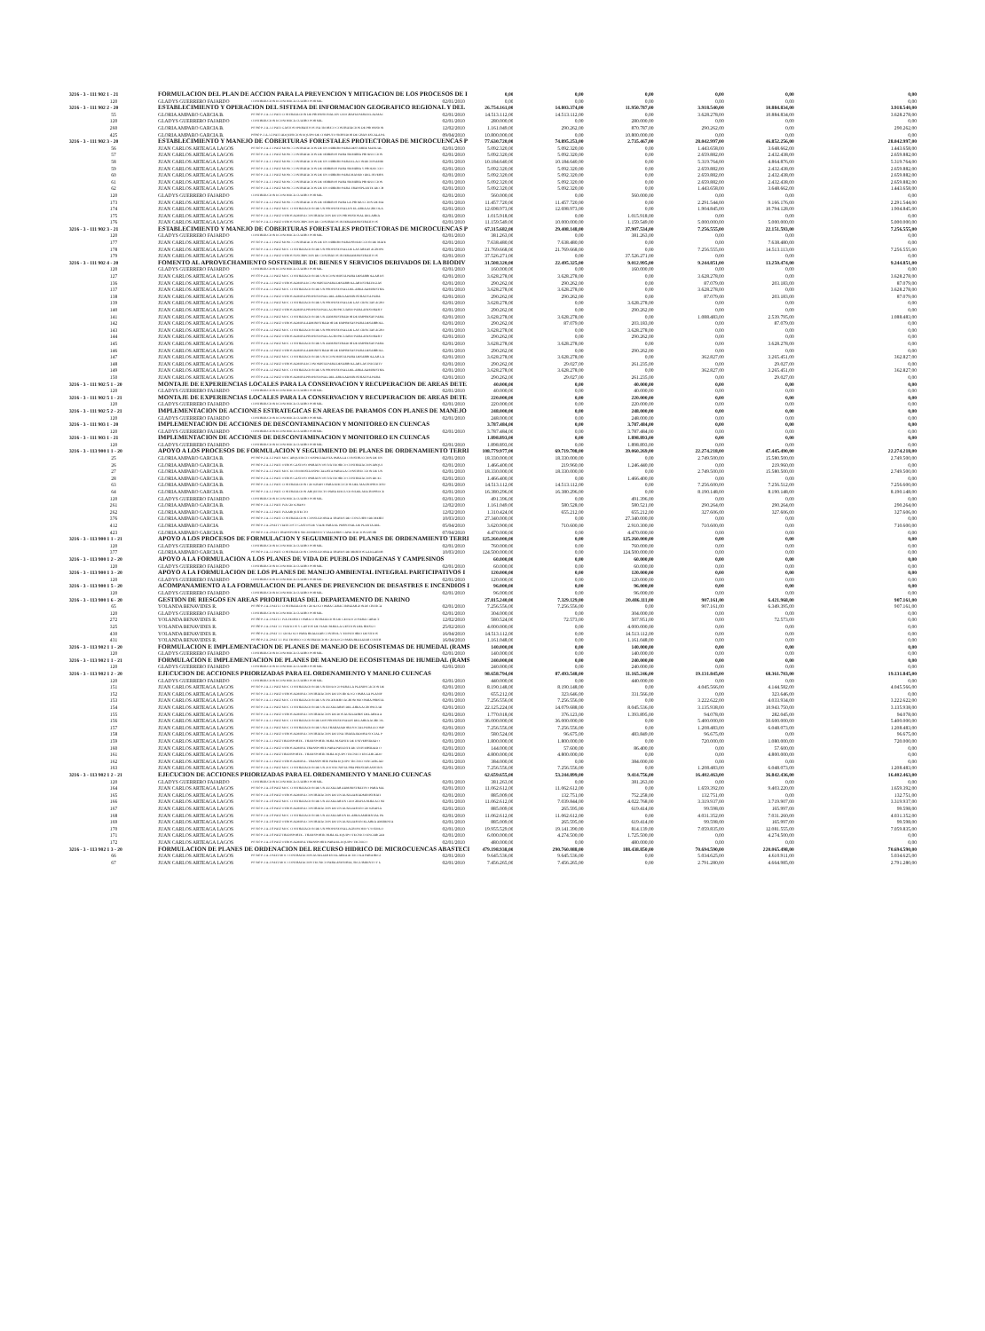| 3216 - 3 - 111 902 1 - 21 | FORMULACION DEL PLAN DE ACCION PARA LA PREVENCION Y MITIGACION DE LOS PROCESOS DE I | | | 0,00 | 0,00 | 0,00 | 0,00 | 0,00 | 0,00 |
| 120 | GLADYS GUERRERO FAJARDO | CONTRIBUCION ECONOMICA CUATRO POR MIL | 02/01/2010 | 0,00 | 0,00 | 0,00 | 0,00 | 0,00 | 0,00 |
| 3216 - 3 - 111 902 2 - 20 | ESTABLECIMIENTO Y OPERACION DEL SISTEMA DE INFORMACION GEOGRAFICO REGIONAL Y DEL | | | 26.754.161,00 | 14.803.374,00 | 11.950.787,00 | 3.918.540,00 | 10.884.834,00 | 3.918.540,00 |
| 55 | GLORIA AMPARO GARCIA B. | P0 060 P-1 A-3.1 PAT3 CONTRATACION DE PROFESIONAL EN GEOGRAFIA PARA EL ALMAC | 02/01/2010 | 14.513.112,00 | 14.513.112,00 | 0,00 | 3.628.278,00 | 10.884.834,00 | 3.628.278,00 |
| 120 | GLADYS GUERRERO FAJARDO | CONTRIBUCION ECONOMICA CUATRO POR MIL | 02/01/2010 | 280.000,00 | 0,00 | 280.000,00 | 0,00 | 0,00 | 0,00 |
| 260 | GLORIA AMPARO GARCIA B. | P0 060 P-1 A-3.1 PAT3 GASTOS OPERATIVOS IVA TEORICO CONTRATACION DE PROFESION | 12/02/2010 | 1.161.049,00 | 290.262,00 | 870.787,00 | 290.262,00 | 0,00 | 290.262,00 |
| 425 | GLORIA AMPARO GARCIA B. | P0060 P-1 A-3.2 PAT1 ADQUISICION EQUIPO DE COMPUTO SERVIDOR DE GRAN ESCALA PA | 09/04/2010 | 10.800.000,00 | 0,00 | 10.800.000,00 | 0,00 | 0,00 | 0,00 |
| 3216 - 3 - 111 902 3 - 20 | ESTABLECIMIENTO Y MANEJO DE COBERTURAS FORESTALES PROTECTORAS DE MICROCUENCAS P | | | 77.630.720,00 | 74.895.253,00 | 2.735.467,00 | 28.042.997,00 | 46.852.256,00 | 28.042.997,00 |
| 56 | JUAN CARLOS ARTEAGA LAGOS | P0 010 P-1 A-1.1 PAT2 MONC CONTRATACION DE UN OBRERO PARA DESYERBE MANUAL | 02/01/2010 | 5.092.320,00 | 5.092.320,00 | 0,00 | 1.443.658,00 | 3.648.662,00 | 1.443.658,00 |
| 57 | JUAN CARLOS ARTEAGA LAGOS | P0 010 P-1 A-1.1 PAT2 MONC CONTRATACION DE OBREROS PARA SIEMBRA PRODUCCION | 02/01/2010 | 5.092.320,00 | 5.092.320,00 | 0,00 | 2.659.882,00 | 2.432.438,00 | 2.659.882,00 |
| 58 | JUAN CARLOS ARTEAGA LAGOS | P0 010 P-1 A-1.1 PAT2 MONC CONTRATACION DE UN OBRERO PARA EL ACONDICIONAMIE | 02/01/2010 | 10.184.640,00 | 10.184.640,00 | 0,00 | 5.319.764,00 | 4.864.876,00 | 5.319.764,00 |
| 59 | JUAN CARLOS ARTEAGA LAGOS | P0 010 P-1 A-1.1 PAT2 MONC CONTRATACION DE OBREROS PARA SIEMBRA Y PRODUCCIO | 02/01/2010 | 5.092.320,00 | 5.092.320,00 | 0,00 | 2.659.882,00 | 2.432.438,00 | 2.659.882,00 |
| 60 | JUAN CARLOS ARTEAGA LAGOS | P0 010 P-1 A-1.1 PAT2 MONC CONTRATACION DE UN OBRERO PARA MANEJO DEL INVERN | 02/01/2010 | 5.092.320,00 | 5.092.320,00 | 0,00 | 2.659.882,00 | 2.432.438,00 | 2.659.882,00 |
| 61 | JUAN CARLOS ARTEAGA LAGOS | P0 010 P-1 A-1.1 PAT2 MONC CONTRATACION DE OBREROS PARA SIEMBRA PRODUCCION | 02/01/2010 | 5.092.320,00 | 5.092.320,00 | 0,00 | 2.659.882,00 | 2.432.438,00 | 2.659.882,00 |
| 62 | JUAN CARLOS ARTEAGA LAGOS | P0 010 P-1 A-1.1 PAT2 MONC CONTRATACION DE UN OBRERO PARA TRANSPLANTE DE CH | 02/01/2010 | 5.092.320,00 | 5.092.320,00 | 0,00 | 1.443.658,00 | 3.648.662,00 | 1.443.658,00 |
| 120 | GLADYS GUERRERO FAJARDO | CONTRIBUCION ECONOMICA CUATRO POR MIL | 02/01/2010 | 560.000,00 | 0,00 | 560.000,00 | 0,00 | 0,00 | 0,00 |
| 173 | JUAN CARLOS ARTEAGA LAGOS | P0 010 P-1 A-1.2 PAT2 MONC CONTRATACION DE OBREROS PARA LA PRODUCCION DE MA | 02/01/2010 | 11.457.720,00 | 11.457.720,00 | 0,00 | 2.291.544,00 | 9.166.176,00 | 2.291.544,00 |
| 174 | JUAN CARLOS ARTEAGA LAGOS | P0 010 P-1 A-1.3 PAT2 MOC CONTRATACION DE UN PROFESIONAL EN EL AREA AGRICOLA | 02/01/2010 | 12.698.973,00 | 12.698.973,00 | 0,00 | 1.904.845,00 | 10.794.128,00 | 1.904.845,00 |
| 175 | JUAN CARLOS ARTEAGA LAGOS | P0 010 P-1 A-1.3 PAT2 OTROS ADMIVA CONTRATACION DE UN PROFESIONAL DEL AREA | 02/01/2010 | 1.015.918,00 | 0,00 | 1.015.918,00 | 0,00 | 0,00 | 0,00 |
| 176 | JUAN CARLOS ARTEAGA LAGOS | P0 010 P-1 A-1.3 PAT2 OTROS SUSCRIPCION DE CONTRATOS INTERADMINISTRATIVOS | 02/01/2010 | 11.159.549,00 | 10.000.000,00 | 1.159.549,00 | 5.000.000,00 | 5.000.000,00 | 5.000.000,00 |
| 3216 - 3 - 111 902 3 - 21 | ESTABLECIMIENTO Y MANEJO DE COBERTURAS FORESTALES PROTECTORAS DE MICROCUENCAS P | | | 67.315.682,00 | 29.408.148,00 | 37.907.534,00 | 7.256.555,00 | 22.151.593,00 | 7.256.555,00 |
| 120 | GLADYS GUERRERO FAJARDO | CONTRIBUCION ECONOMICA CUATRO POR MIL | 02/01/2010 | 381.263,00 | 0,00 | 381.263,00 | 0,00 | 0,00 | 0,00 |
| 177 | JUAN CARLOS ARTEAGA LAGOS | P0 010 P-1 A-1.1 PAT2 MONC CONTRATACION DE UN OBRERO PARA PRODUCCION DE MATE | 02/01/2010 | 7.638.480,00 | 7.638.480,00 | 0,00 | 0,00 | 7.638.480,00 | 0,00 |
| 178 | JUAN CARLOS ARTEAGA LAGOS | P0 010 P-1 A-1.3 PAT2 MOC CONTRATACION DE UN PROFESIONAL DE LAS AREAS AGROPE | 02/01/2010 | 21.769.668,00 | 21.769.668,00 | 0,00 | 7.256.555,00 | 14.513.113,00 | 7.256.555,00 |
| 179 | JUAN CARLOS ARTEAGA LAGOS | P0 010 P-1 A-1.3 PAT2 OTROS SUSCRIPCION DE CONTRATOS INTERADMINISTRATIVOS | 02/01/2010 | 37.526.271,00 | 0,00 | 37.526.271,00 | 0,00 | 0,00 | 0,00 |
| 3216 - 3 - 111 902 4 - 20 | FOMENTO AL APROVECHAMIENTO SOSTENIBLE DE BIENES Y SERVICIOS DERIVADOS DE LA BIODIV | | | 31.508.320,00 | 22.495.325,00 | 9.012.995,00 | 9.244.851,00 | 13.250.474,00 | 9.244.851,00 |
| 120 | GLADYS GUERRERO FAJARDO | CONTRIBUCION ECONOMICA CUATRO POR MIL | 02/01/2010 | 160.000,00 | 0,00 | 160.000,00 | 0,00 | 0,00 | 0,00 |
| 127 | JUAN CARLOS ARTEAGA LAGOS | P0 070 P-4 A-3.1 PAT2 MOC CONTRATACION DE UN ECONOMISTA PARA DESARROLLAR ES | 02/01/2010 | 3.628.278,00 | 3.628.278,00 | 0,00 | 3.628.278,00 | 0,00 | 3.628.278,00 |
| 136 | JUAN CARLOS ARTEAGA LAGOS | P0 070 P-4 A-3.1 PAT2 OTROS ADMIVA ECONOMISTA PARA DESARROLLAR ESTRATEGIAS | 02/01/2010 | 290.262,00 | 290.262,00 | 0,00 | 87.079,00 | 203.183,00 | 87.079,00 |
| 137 | JUAN CARLOS ARTEAGA LAGOS | P0 070 P-4 A-3.1 PAT2 MOC CONTRATACION DE UN PROFESIONAL DEL AREA ADMINISTRA | 02/01/2010 | 3.628.278,00 | 3.628.278,00 | 0,00 | 3.628.278,00 | 0,00 | 3.628.278,00 |
| 138 | JUAN CARLOS ARTEAGA LAGOS | P0 070 P-4 A-3.1 PAT2 OTROS ADMIVA PROFESIONAL DEL AREA ADMINISTRATIVA PARA | 02/01/2010 | 290.262,00 | 290.262,00 | 0,00 | 87.079,00 | 203.183,00 | 87.079,00 |
| 139 | JUAN CARLOS ARTEAGA LAGOS | P0 070 P-4 A-3.1 PAT2 MOC CONTRATACION DE UN PROFESIONAL DE LAS CIENCIAS AGRO | 02/01/2010 | 3.628.278,00 | 0,00 | 3.628.278,00 | 0,00 | 0,00 | 0,00 |
| 140 | JUAN CARLOS ARTEAGA LAGOS | P0 070 P-4 A-3.1 PAT2 OTROS ADMIVA PROFESIONAL AGROPECUARIO PARA ASESORAR Y | 02/01/2010 | 290.262,00 | 0,00 | 290.262,00 | 0,00 | 0,00 | 0,00 |
| 141 | JUAN CARLOS ARTEAGA LAGOS | P0 070 P-4 A-3.1 PAT2 MOC CONTRATACION DE UN ADMINISTRADOR DE EMPRESAS PARA | 02/01/2010 | 3.628.278,00 | 3.628.278,00 | 0,00 | 1.088.483,00 | 2.539.795,00 | 1.088.483,00 |
| 142 | JUAN CARLOS ARTEAGA LAGOS | P0 070 P-4 A-3.1 PAT2 OTROS ADMIVA ADMINISTRADOR DE EMPRESAS PARA DESARROLL | 02/01/2010 | 290.262,00 | 87.079,00 | 203.183,00 | 0,00 | 87.079,00 | 0,00 |
| 143 | JUAN CARLOS ARTEAGA LAGOS | P0 070 P-4 A-3.2 PAT2 MOC CONTRATACION DE UN PROFESIONAL DE LAS CIENCIAS AGRO | 02/01/2010 | 3.628.278,00 | 0,00 | 3.628.278,00 | 0,00 | 0,00 | 0,00 |
| 144 | JUAN CARLOS ARTEAGA LAGOS | P0 070 P-4 A-3.2 PAT2 OTROS ADMIVA PROFESIONAL AGROPECUARIO PARA ASESORAR Y | 02/01/2010 | 290.262,00 | 0,00 | 290.262,00 | 0,00 | 0,00 | 0,00 |
| 145 | JUAN CARLOS ARTEAGA LAGOS | P0 070 P-4 A-3.2 PAT2 MOC CONTRATACION DE UN ADMINISTRADOR DE EMPRESAS PARA | 02/01/2010 | 3.628.278,00 | 3.628.278,00 | 0,00 | 0,00 | 3.628.278,00 | 0,00 |
| 146 | JUAN CARLOS ARTEAGA LAGOS | P0 070 P-4 A-3.2 PAT2 OTROS ADMIVA ADMINISTRADOR DE EMPRESAS PARA DESARROLL | 02/01/2010 | 290.262,00 | 0,00 | 290.262,00 | 0,00 | 0,00 | 0,00 |
| 147 | JUAN CARLOS ARTEAGA LAGOS | P0 070 P-4 A-3.2 PAT2 MOC CONTRATACION DE UN ECONOMISTA PARA DESARROLLAR LA | 02/01/2010 | 3.628.278,00 | 3.628.278,00 | 0,00 | 362.827,00 | 3.265.451,00 | 362.827,00 |
| 148 | JUAN CARLOS ARTEAGA LAGOS | P0 070 P-4 A-3.2 PAT2 OTROS ADMIVA ECONOMISTA PARA DESARROLLAR LAS INICIATIV | 02/01/2010 | 290.262,00 | 29.027,00 | 261.235,00 | 0,00 | 29.027,00 | 0,00 |
| 149 | JUAN CARLOS ARTEAGA LAGOS | P0 070 P-4 A-3.2 PAT2 MOC CONTRATACION DE UN PROFESIONAL DEL AREA ADMINISTRA | 02/01/2010 | 3.628.278,00 | 3.628.278,00 | 0,00 | 362.827,00 | 3.265.451,00 | 362.827,00 |
| 150 | JUAN CARLOS ARTEAGA LAGOS | P0 070 P-4 A-3.2 PAT2 OTROS ADMIVA PROFESIONAL DEL AREA ADMINISTRATIVA PARA | 02/01/2010 | 290.262,00 | 29.027,00 | 261.235,00 | 0,00 | 29.027,00 | 0,00 |
| 3216 - 3 - 111 902 5 1 - 20 | MONTAJE DE EXPERIENCIAS LOCALES PARA LA CONSERVACION Y RECUPERACION DE AREAS DETE | | | 40.000,00 | 0,00 | 40.000,00 | 0,00 | 0,00 | 0,00 |
| 120 | GLADYS GUERRERO FAJARDO | CONTRIBUCION ECONOMICA CUATRO POR MIL | 02/01/2010 | 40.000,00 | 0,00 | 40.000,00 | 0,00 | 0,00 | 0,00 |
| 3216 - 3 - 111 902 5 1 - 21 | MONTAJE DE EXPERIENCIAS LOCALES PARA LA CONSERVACION Y RECUPERACION DE AREAS DETE | | | 220.000,00 | 0,00 | 220.000,00 | 0,00 | 0,00 | 0,00 |
| 120 | GLADYS GUERRERO FAJARDO | CONTRIBUCION ECONOMICA CUATRO POR MIL | 02/01/2010 | 220.000,00 | 0,00 | 220.000,00 | 0,00 | 0,00 | 0,00 |
| 3216 - 3 - 111 902 5 2 - 21 | IMPLEMENTACION DE ACCIONES ESTRATEGICAS EN AREAS DE PARAMOS CON PLANES DE MANEJO | | | 248.000,00 | 0,00 | 248.000,00 | 0,00 | 0,00 | 0,00 |
| 120 | GLADYS GUERRERO FAJARDO | CONTRIBUCION ECONOMICA CUATRO POR MIL | 02/01/2010 | 248.000,00 | 0,00 | 248.000,00 | 0,00 | 0,00 | 0,00 |
| 3216 - 3 - 111 903 1 - 20 | IMPLEMENTACION DE ACCIONES DE DESCONTAMINACION Y MONITOREO EN CUENCAS | | | 3.787.484,00 | 0,00 | 3.787.484,00 | 0,00 | 0,00 | 0,00 |
| 120 | GLADYS GUERRERO FAJARDO | CONTRIBUCION ECONOMICA CUATRO POR MIL | 02/01/2010 | 3.787.484,00 | 0,00 | 3.787.484,00 | 0,00 | 0,00 | 0,00 |
| 3216 - 3 - 111 903 1 - 21 | IMPLEMENTACION DE ACCIONES DE DESCONTAMINACION Y MONITOREO EN CUENCAS | | | 1.898.893,00 | 0,00 | 1.898.893,00 | 0,00 | 0,00 | 0,00 |
| 120 | GLADYS GUERRERO FAJARDO | CONTRIBUCION ECONOMICA CUATRO POR MIL | 02/01/2010 | 1.898.893,00 | 0,00 | 1.898.893,00 | 0,00 | 0,00 | 0,00 |
| 3216 - 3 - 113 900 1 1 - 20 | APOYO A LOS PROCESOS DE FORMULACION Y SEGUIMIENTO DE PLANES DE ORDENAMIENTO TERRI | | | 108.779.977,00 | 69.719.708,00 | 39.060.269,00 | 22.274.218,00 | 47.445.490,00 | 22.274.218,00 |
| 25 | GLORIA AMPARO GARCIA B. | P0 060 P-2 A-1.2 PAT1 MOC ARQUITECTO ESPECIALISTA PARA LA CONSTRUCCION DE UN | 02/01/2010 | 18.330.000,00 | 18.330.000,00 | 0,00 | 2.749.500,00 | 15.580.500,00 | 2.749.500,00 |
| 26 | GLORIA AMPARO GARCIA B. | P0 060 P-2 A-1.2 PAT1 OTROS GASTOS OPERATIVOS IVA TEORICO CONTRATACION ARQUI | 02/01/2010 | 1.466.400,00 | 219.960,00 | 1.246.440,00 | 0,00 | 219.960,00 | 0,00 |
| 27 | GLORIA AMPARO GARCIA B. | P0 060 P-2 A-1.2 PAT1 MOC ECONOMISTA ESPECIALISTA PARA LA CONSTRUCCION DE UN | 02/01/2010 | 18.330.000,00 | 18.330.000,00 | 0,00 | 2.749.500,00 | 15.580.500,00 | 2.749.500,00 |
| 28 | GLORIA AMPARO GARCIA B. | P0 060 P-2 A-1.2 PAT1 OTROS GASTOS OPERATIVOS IVA TEORICO CONTRATACION DE EC | 02/01/2010 | 1.466.400,00 | 0,00 | 1.466.400,00 | 0,00 | 0,00 | 0,00 |
| 63 | GLORIA AMPARO GARCIA B. | P0 060 P-1 A-1.2 PAT1 CONTRATACION GEOGRAFO PARA EJECUCION DEL MACROPROCESO | 02/01/2010 | 14.513.112,00 | 14.513.112,00 | 0,00 | 7.256.600,00 | 7.256.512,00 | 7.256.600,00 |
| 64 | GLORIA AMPARO GARCIA B. | P0 060 P-1 A-1.2 PAT1 CONTRATACION ARQUITECTO PARA EJECUCION DEL MACROPROCE | 02/01/2010 | 16.380.296,00 | 16.380.296,00 | 0,00 | 8.190.148,00 | 8.190.148,00 | 8.190.148,00 |
| 120 | GLADYS GUERRERO FAJARDO | CONTRIBUCION ECONOMICA CUATRO POR MIL | 02/01/2010 | 491.396,00 | 0,00 | 491.396,00 | 0,00 | 0,00 | 0,00 |
| 261 | GLORIA AMPARO GARCIA B. | P0 060 P-1 A-1.2 PAT1 IVA GEOGRAFO | 12/02/2010 | 1.161.049,00 | 580.528,00 | 580.521,00 | 290.264,00 | 290.264,00 | 290.264,00 |
| 262 | GLORIA AMPARO GARCIA B. | P0 060 P-1 A-1.2 PAT1 IVA ARQUITECTO | 12/02/2010 | 1.310.424,00 | 655.212,00 | 655.212,00 | 327.606,00 | 327.606,00 | 327.606,00 |
| 376 | GLORIA AMPARO GARCIA B. | P0 060 P-1 A-3.1 PAT1 CONTRATACION CONSULTORIA A TRAVES DE CONCURSO DE MERIT | 10/03/2010 | 27.340.000,00 | 0,00 | 27.340.000,00 | 0,00 | 0,00 | 0,00 |
| 412 | GLORIA AMPARO GARCIA | P0 060 P-1 A-2 PAT1 VIATICOS Y GASTOS DE VIAJE PARA EL PERSONAL DE PLANTA DEL | 05/04/2010 | 3.620.900,00 | 710.600,00 | 2.910.300,00 | 710.600,00 | 0,00 | 710.600,00 |
| 423 | GLORIA AMPARO GARCIA B. | P0 060 P-1 A-2 PAT1 TRANSPORTE SEGUIMIENTO Y TALLERES CAPACITACION DIVIRI | 07/04/2010 | 4.470.000,00 | 0,00 | 4.470.000,00 | 0,00 | 0,00 | 0,00 |
| 3216 - 3 - 113 900 1 1 - 21 | APOYO A LOS PROCESOS DE FORMULACION Y SEGUIMIENTO DE PLANES DE ORDENAMIENTO TERRI | | | 125.260.000,00 | 0,00 | 125.260.000,00 | 0,00 | 0,00 | 0,00 |
| 120 | GLADYS GUERRERO FAJARDO | CONTRIBUCION ECONOMICA CUATRO POR MIL | 02/01/2010 | 760.000,00 | 0,00 | 760.000,00 | 0,00 | 0,00 | 0,00 |
| 377 | GLORIA AMPARO GARCIA B. | P0 060 P-1 A-3.1 PAT1 CONTRATACION CONSULTORIA A TRAVES DE MERITOS LA ELABOR | 10/03/2010 | 124.500.000,00 | 0,00 | 124.500.000,00 | 0,00 | 0,00 | 0,00 |
| 3216 - 3 - 113 900 1 2 - 20 | APOYO A LA FORMULACION A LOS PLANES DE VIDA DE PUEBLOS INDIGENAS Y CAMPESINOS | | | 60.000,00 | 0,00 | 60.000,00 | 0,00 | 0,00 | 0,00 |
| 120 | GLADYS GUERRERO FAJARDO | CONTRIBUCION ECONOMICA CUATRO POR MIL | 02/01/2010 | 60.000,00 | 0,00 | 60.000,00 | 0,00 | 0,00 | 0,00 |
| 3216 - 3 - 113 900 1 3 - 20 | APOYO A LA FORMULACION DE LOS PLANES DE MANEJO AMBIENTAL INTEGRAL PARTICIPATIVOS I | | | 120.000,00 | 0,00 | 120.000,00 | 0,00 | 0,00 | 0,00 |
| 120 | GLADYS GUERRERO FAJARDO | CONTRIBUCION ECONOMICA CUATRO POR MIL | 02/01/2010 | 120.000,00 | 0,00 | 120.000,00 | 0,00 | 0,00 | 0,00 |
| 3216 - 3 - 113 900 1 5 - 20 | ACOMPAÑAMIENTO A LA FORMULACION DE PLANES DE PREVENCION DE DESASTRES E INCENDIOS I | | | 96.000,00 | 0,00 | 96.000,00 | 0,00 | 0,00 | 0,00 |
| 120 | GLADYS GUERRERO FAJARDO | CONTRIBUCION ECONOMICA CUATRO POR MIL | 02/01/2010 | 96.000,00 | 0,00 | 96.000,00 | 0,00 | 0,00 | 0,00 |
| 3216 - 3 - 113 900 1 6 - 20 | GESTION DE RIESGOS EN AREAS PRIORITARIAS DEL DEPARTAMENTO DE NARIÑO | | | 27.815.240,00 | 7.329.129,00 | 20.486.111,00 | 907.161,00 | 6.421.968,00 | 907.161,00 |
| 65 | YOLANDA BENAVIDES R. | P0 080 P-1 A-1 PAT1.1 CONTRATACION GEOLOGO PARA CARACTERIZAR ZONAS CRITICA | 02/01/2010 | 7.256.556,00 | 7.256.556,00 | 0,00 | 907.161,00 | 6.349.395,00 | 907.161,00 |
| 120 | GLADYS GUERRERO FAJARDO | CONTRIBUCION ECONOMICA CUATRO POR MIL | 02/01/2010 | 304.000,00 | 0,00 | 304.000,00 | 0,00 | 0,00 | 0,00 |
| 272 | YOLANDA BENAVIDES R. | P0 080 P-1 A-1 PAT1.1 IVA TEORICO PARA CONTRATACION DE GEOLOGO PARA CARACT | 12/02/2010 | 580.524,00 | 72.573,00 | 507.951,00 | 0,00 | 72.573,00 | 0,00 |
| 325 | YOLANDA BENAVIDES R. | P0 080 P-1 A-1 PAT 1.1 VIATICOS Y GASTOS DE VIAJE PARA LA GESTION DEL RIESGO | 25/02/2010 | 4.000.000,00 | 0,00 | 4.000.000,00 | 0,00 | 0,00 | 0,00 |
| 430 | YOLANDA BENAVIDES R. | P0 080 P-2 A-2 PAT 1.1 GEOLOGO PARA REALIZAR CONTROL Y MONITOREO DE SITIOS | 16/04/2010 | 14.513.112,00 | 0,00 | 14.513.112,00 | 0,00 | 0,00 | 0,00 |
| 431 | YOLANDA BENAVIDES R. | P0 080 P-2 A-2 PAT 1.1 IVA TEORICO CONTRATACION GEOLOGO PARA REALIZAR CONTR | 16/04/2010 | 1.161.048,00 | 0,00 | 1.161.048,00 | 0,00 | 0,00 | 0,00 |
| 3216 - 3 - 113 902 1 1 - 20 | FORMULACION E IMPLEMENTACION DE PLANES DE MANEJO DE ECOSISTEMAS DE HUMEDAL (RAMS | | | 140.000,00 | 0,00 | 140.000,00 | 0,00 | 0,00 | 0,00 |
| 120 | GLADYS GUERRERO FAJARDO | CONTRIBUCION ECONOMICA CUATRO POR MIL | 02/01/2010 | 140.000,00 | 0,00 | 140.000,00 | 0,00 | 0,00 | 0,00 |
| 3216 - 3 - 113 902 1 1 - 21 | FORMULACION E IMPLEMENTACION DE PLANES DE MANEJO DE ECOSISTEMAS DE HUMEDAL (RAMS | | | 240.000,00 | 0,00 | 240.000,00 | 0,00 | 0,00 | 0,00 |
| 120 | GLADYS GUERRERO FAJARDO | CONTRIBUCION ECONOMICA CUATRO POR MIL | 02/01/2010 | 240.000,00 | 0,00 | 240.000,00 | 0,00 | 0,00 | 0,00 |
| 3216 - 3 - 113 902 1 2 - 20 | EJECUCION DE ACCIONES PRIORIZADAS PARA EL ORDENAMIENTO Y MANEJO CUENCAS | | | 98.658.794,00 | 87.493.548,00 | 11.165.246,00 | 19.131.845,00 | 68.361.703,00 | 19.131.845,00 |
| 120 | GLADYS GUERRERO FAJARDO | CONTRIBUCION ECONOMICA CUATRO POR MIL | 02/01/2010 | 440.000,00 | 0,00 | 440.000,00 | 0,00 | 0,00 | 0,00 |
| 151 | JUAN CARLOS ARTEAGA LAGOS | P0 010 P-1 A-1.3 PAT2 MOC CONTRATACION DE UN BIOLOGO PARA LA PLANIFICACION DE | 02/01/2010 | 8.190.148,00 | 8.190.148,00 | 0,00 | 4.045.566,00 | 4.144.582,00 | 4.045.566,00 |
| 152 | JUAN CARLOS ARTEAGA LAGOS | P0 010 P-1 A-1.3 PAT2 OTROS ADMIVA CONTRATACION DE UN BIOLOGO PARA LA PLANIF | 02/01/2010 | 655.212,00 | 323.646,00 | 331.566,00 | 0,00 | 323.646,00 | 0,00 |
| 153 | JUAN CARLOS ARTEAGA LAGOS | P0 010 P-1 A-1.3 PAT2 MOC CONTRATACION DE UN INGENIERO AGRONOMO PARA PRESTA | 02/01/2010 | 7.256.556,00 | 7.256.556,00 | 0,00 | 3.222.622,00 | 4.033.934,00 | 3.222.622,00 |
| 154 | JUAN CARLOS ARTEAGA LAGOS | P0 010 P-1 A-1.3 PAT2 MOC CONTRATACION DE UN AUXILIARES DEL AREA AGROPECUAI | 02/01/2010 | 22.125.224,00 | 14.079.688,00 | 8.045.536,00 | 3.135.938,00 | 10.943.750,00 | 3.135.938,00 |
| 155 | JUAN CARLOS ARTEAGA LAGOS | P0 010 P-1 A-1.3 PAT2 OTROS ADMIVA CONTRATACION DE DOS AUXILIARES DEL AREA A | 02/01/2010 | 1.770.018,00 | 376.123,00 | 1.393.895,00 | 94.078,00 | 282.045,00 | 94.078,00 |
| 156 | JUAN CARLOS ARTEAGA LAGOS | P0 010 P-1 A-1.3 PAT2 MOC CONTRATACION DE DOS PROFESIONALES DEL AREA AGRICOL | 02/01/2010 | 36.000.000,00 | 36.000.000,00 | 0,00 | 5.400.000,00 | 30.600.000,00 | 5.400.000,00 |
| 157 | JUAN CARLOS ARTEAGA LAGOS | P0 010 P-1 A-1.3 PAT2 MOC CONTRATACION DE UNA TRABAJADORA SOCIAL PARA ACOMP | 02/01/2010 | 7.256.556,00 | 7.256.556,00 | 0,00 | 1.208.483,00 | 6.048.073,00 | 1.208.483,00 |
| 158 | JUAN CARLOS ARTEAGA LAGOS | P0 010 P-1 A-1.3 PAT2 OTROS ADMIVA CONTRATACION DE UNA TRABAJADORA SOCIAL P | 02/01/2010 | 580.524,00 | 96.675,00 | 483.849,00 | 96.675,00 | 0,00 | 96.675,00 |
| 159 | JUAN CARLOS ARTEAGA LAGOS | P0 010 P-1 A-1.3 PAT2 TRANSPORTE - TRANSPORTE PARA PASANTE DE UNIVERSIDAD O | 02/01/2010 | 1.800.000,00 | 1.800.000,00 | 0,00 | 720.000,00 | 1.080.000,00 | 720.000,00 |
| 160 | JUAN CARLOS ARTEAGA LAGOS | P0 010 P-1 A-1.3 PAT2 OTROS ADMIVA TRANSPORTE PARA PASANTE DE UNIVERSIDAD O | 02/01/2010 | 144.000,00 | 57.600,00 | 86.400,00 | 0,00 | 57.600,00 | 0,00 |
| 161 | JUAN CARLOS ARTEAGA LAGOS | P0 010 P-1 A-1.3 PAT2 TRANSPORTE - TRANSPORTE PARA EQUIPO TECNICO ENCARGADO | 02/01/2010 | 4.800.000,00 | 4.800.000,00 | 0,00 | 0,00 | 4.800.000,00 | 0,00 |
| 162 | JUAN CARLOS ARTEAGA LAGOS | P0 010 P-1 A-1.3 PAT2 OTROS ADMIVA - TRANSPORTE PARA EQUIPO TECNICO ENCARGAD | 02/01/2010 | 384.000,00 | 0,00 | 384.000,00 | 0,00 | 0,00 | 0,00 |
| 163 | JUAN CARLOS ARTEAGA LAGOS | P0 010 P-1 A-1.3 PAT2 MOC CONTRATACION DE UN ZOOTECNISTA PRA PRESTAR ASISTEN | 02/01/2010 | 7.256.556,00 | 7.256.556,00 | 0,00 | 1.208.483,00 | 6.048.073,00 | 1.208.483,00 |
| 3216 - 3 - 113 902 1 2 - 21 | EJECUCION DE ACCIONES PRIORIZADAS PARA EL ORDENAMIENTO Y MANEJO CUENCAS | | | 62.659.655,00 | 53.244.899,00 | 9.414.756,00 | 16.402.463,00 | 36.842.436,00 | 16.402.463,00 |
| 120 | GLADYS GUERRERO FAJARDO | CONTRIBUCION ECONOMICA CUATRO POR MIL | 02/01/2010 | 381.263,00 | 0,00 | 381.263,00 | 0,00 | 0,00 | 0,00 |
| 164 | JUAN CARLOS ARTEAGA LAGOS | P0 010 P-1 A-1.8 PAT2 MOC CONTRATACION DE UN AUXILIAR ADMINISTRATIVO PARA MA | 02/01/2010 | 11.062.612,00 | 11.062.612,00 | 0,00 | 1.659.392,00 | 9.403.220,00 | 1.659.392,00 |
| 165 | JUAN CARLOS ARTEAGA LAGOS | P0 010 P-1 A-1.8 PAT2 OTROS ADMIVA CONTRATACION DE UN AUXILIAR ADMINISTRATI | 02/01/2010 | 885.009,00 | 132.751,00 | 752.258,00 | 132.751,00 | 0,00 | 132.751,00 |
| 166 | JUAN CARLOS ARTEAGA LAGOS | P0 010 P-1 A-1.8 PAT2 MOC CONTRATACION DE UN AUXILIAR EN GEOGRAFIA PARA ACOM | 02/01/2010 | 11.062.612,00 | 7.039.844,00 | 4.022.768,00 | 3.319.937,00 | 3.719.907,00 | 3.319.937,00 |
| 167 | JUAN CARLOS ARTEAGA LAGOS | P0 010 P-1 A-1.8 PAT2 OTROS ADMIVA CONTRATACION DE UN AUXILIAR EN GEOGRAFIA | 02/01/2010 | 885.009,00 | 265.595,00 | 619.414,00 | 99.598,00 | 165.997,00 | 99.598,00 |
| 168 | JUAN CARLOS ARTEAGA LAGOS | P0 010 P-1 A-1.8 PAT2 MOC CONTRATACION DE UN AUXILIAR EN EL AREA AMBIENTAL PA | 02/01/2010 | 11.062.612,00 | 11.062.612,00 | 0,00 | 4.031.352,00 | 7.031.260,00 | 4.031.352,00 |
| 169 | JUAN CARLOS ARTEAGA LAGOS | P0 010 P-1 A-1.8 PAT2 OTROS ADMIVA CONTRATACION DE UN AUXILIAR EN EL AREA AMBIENTA | 02/01/2010 | 885.009,00 | 265.595,00 | 619.414,00 | 99.598,00 | 165.997,00 | 99.598,00 |
| 170 | JUAN CARLOS ARTEAGA LAGOS | P0 010 P-1 A-1.8 PAT2 MOC CONTRATACION DE UN PROFESIONAL AGRONOMO Y/O BIOLO | 02/01/2010 | 19.955.529,00 | 19.141.390,00 | 814.139,00 | 7.059.835,00 | 12.081.555,00 | 7.059.835,00 |
| 171 | JUAN CARLOS ARTEAGA LAGOS | P0 010 P-1 A-1.8 PAT2 TRANSPORTE - TRANSPORTE PARA EL EQUIPO TECNICO ENCARGAD | 02/01/2010 | 6.000.000,00 | 4.274.500,00 | 1.725.500,00 | 0,00 | 4.274.500,00 | 0,00 |
| 172 | JUAN CARLOS ARTEAGA LAGOS | P0 010 P-1 A-1.8 PAT2 OTROS ADMIVA TRANSPORTE PARA EL EQUIPO TECNICO | 02/01/2010 | 480.000,00 | 0,00 | 480.000,00 | 0,00 | 0,00 | 0,00 |
| 3216 - 3 - 113 902 1 3 - 20 | FORMULACION DE PLANES DE ORDENACION DEL RECURSO HIDRICO DE MICROCUENCAS ABASTECI | | | 479.198.938,00 | 290.760.088,00 | 188.438.850,00 | 70.694.590,00 | 220.065.498,00 | 70.694.590,00 |
| 66 | JUAN CARLOS ARTEAGA LAGOS | P0 040 P-1 A-1 PAT2 MOC CONTRATACION AUXILIAR EN EL AREA ACUICOLA PARA REGI | 02/01/2010 | 9.645.536,00 | 9.645.536,00 | 0,00 | 5.034.625,00 | 4.610.911,00 | 5.034.625,00 |
| 67 | JUAN CARLOS ARTEAGA LAGOS | P0 040 P-1 A-1 PAT2 MOC CONTRATACION TECNICO PARA ASESORIA, SEGUIMIENTO Y L | 02/01/2010 | 7.456.265,00 | 7.456.265,00 | 0,00 | 2.791.280,00 | 4.664.985,00 | 2.791.280,00 |